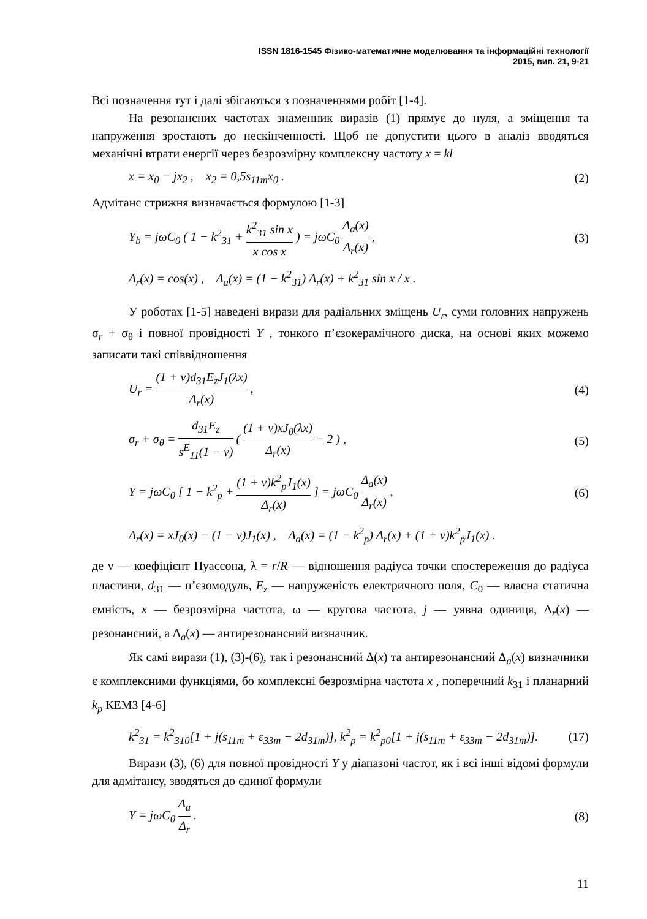ISSN 1816-1545 Фізико-математичне моделювання та інформаційні технології
2015, вип. 21, 9-21
Всі позначення тут і далі збігаються з позначеннями робіт [1-4].
На резонансних частотах знаменник виразів (1) прямує до нуля, а зміщення та напруження зростають до нескінченності. Щоб не допустити цього в аналіз вводяться механічні втрати енергії через безрозмірну комплексну частоту x = kl
x = x<sub>0</sub> − jx<sub>2</sub> , x<sub>2</sub> = 0,5s<sub>11m</sub>x<sub>0</sub> . (2)
Адмітанс стрижня визначається формулою [1-3]
Y<sub>b</sub> = jωC<sub>0</sub> ( 1 − k<sup>2</sup><sub>31</sub> + k<sup>2</sup><sub>31</sub> sin x x cos x ) = jωC<sub>0</sub> Δ<sub>a</sub>(x) Δ<sub>r</sub>(x) , (3)
Δ<sub>r</sub>(x) = cos(x) , Δ<sub>a</sub>(x) = (1 − k<sup>2</sup><sub>31</sub>) Δ<sub>r</sub>(x) + k<sup>2</sup><sub>31</sub> sin x / x .
У роботах [1-5] наведені вирази для радіальних зміщень U<sub>r</sub>, суми головних напружень σ<sub>r</sub> + σ<sub>θ</sub> і повної провідності Y , тонкого п’єзокерамічного диска, на основі яких можемо записати такі співвідношення
U<sub>r</sub> = (1 + ν)d<sub>31</sub>E<sub>z</sub>J<sub>1</sub>(λx) Δ<sub>r</sub>(x) , (4)
σ<sub>r</sub> + σ<sub>θ</sub> = d<sub>31</sub>E<sub>z</sub> s<sup>E</sup><sub>11</sub>(1 − ν) ( (1 + ν)xJ<sub>0</sub>(λx) Δ<sub>r</sub>(x) − 2 ) , (5)
Y = jωC<sub>0</sub> [ 1 − k<sup>2</sup><sub>p</sub> + (1 + ν)k<sup>2</sup><sub>p</sub>J<sub>1</sub>(x) Δ<sub>r</sub>(x) ] = jωC<sub>0</sub> Δ<sub>a</sub>(x) Δ<sub>r</sub>(x) , (6)
Δ<sub>r</sub>(x) = xJ<sub>0</sub>(x) − (1 − ν)J<sub>1</sub>(x) , Δ<sub>a</sub>(x) = (1 − k<sup>2</sup><sub>p</sub>) Δ<sub>r</sub>(x) + (1 + ν)k<sup>2</sup><sub>p</sub>J<sub>1</sub>(x) .
де ν — коефіцієнт Пуассона, λ = r/R — відношення радіуса точки спостереження до радіуса пластини, d<sub>31</sub> — п’єзомодуль, E<sub>z</sub> — напруженість електричного поля, C<sub>0</sub> — власна статична ємність, x — безрозмірна частота, ω — кругова частота, j — уявна одиниця, Δ<sub>r</sub>(x) — резонансний, а Δ<sub>a</sub>(x) — антирезонансний визначник.
Як самі вирази (1), (3)-(6), так і резонансний Δ(x) та антирезонансний Δ<sub>a</sub>(x) визначники є комплексними функціями, бо комплексні безрозмірна частота x , поперечний k<sub>31</sub> і планарний k<sub>p</sub> КЕМЗ [4-6]
k<sup>2</sup><sub>31</sub> = k<sup>2</sup><sub>310</sub>[1 + j(s<sub>11m</sub> + ε<sub>33m</sub> − 2d<sub>31m</sub>)], k<sup>2</sup><sub>p</sub> = k<sup>2</sup><sub>p0</sub>[1 + j(s<sub>11m</sub> + ε<sub>33m</sub> − 2d<sub>31m</sub>)]. (17)
Вирази (3), (6) для повної провідності Y у діапазоні частот, як і всі інші відомі формули для адмітансу, зводяться до єдиної формули
Y = jωC<sub>0</sub> Δ<sub>a</sub> Δ<sub>r</sub> . (8)
11